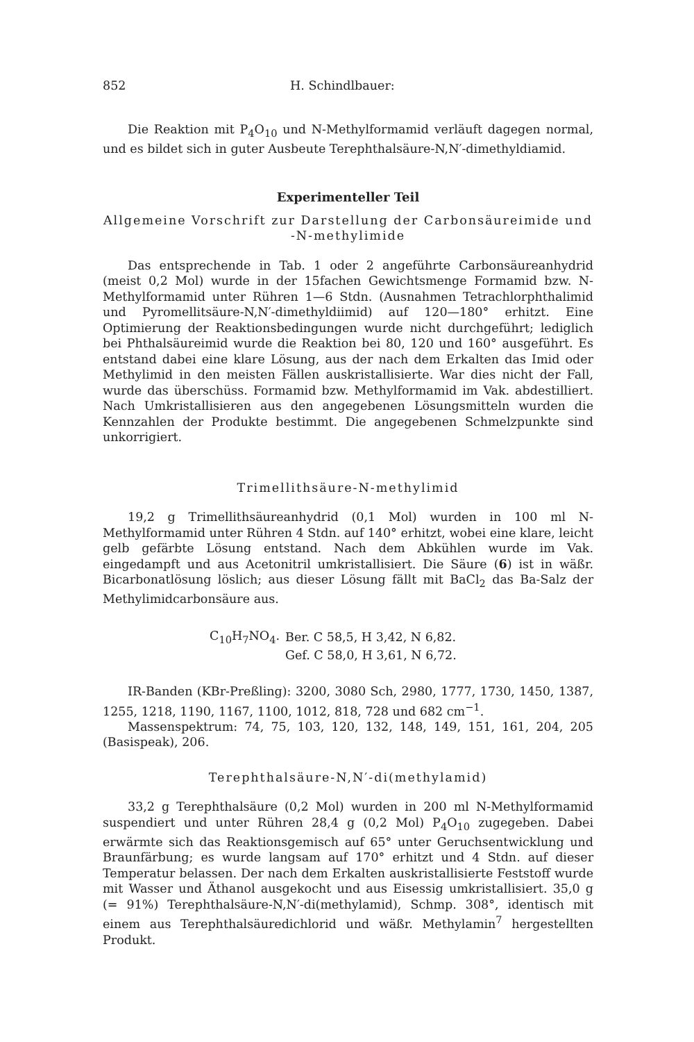852 H. Schindlbauer:
Die Reaktion mit P<sub>4</sub>O<sub>10</sub> und N-Methylformamid verläuft dagegen normal, und es bildet sich in guter Ausbeute Terephthalsäure-N,N′-dimethyldiamid.
Experimenteller Teil
Allgemeine Vorschrift zur Darstellung der Carbonsäureimide und -N-methylimide
Das entsprechende in Tab. 1 oder 2 angeführte Carbonsäureanhydrid (meist 0,2 Mol) wurde in der 15fachen Gewichtsmenge Formamid bzw. N-Methylformamid unter Rühren 1—6 Stdn. (Ausnahmen Tetrachlorphthalimid und Pyromellitsäure-N,N′-dimethyldiimid) auf 120—180° erhitzt. Eine Optimierung der Reaktionsbedingungen wurde nicht durchgeführt; lediglich bei Phthalsäureimid wurde die Reaktion bei 80, 120 und 160° ausgeführt. Es entstand dabei eine klare Lösung, aus der nach dem Erkalten das Imid oder Methylimid in den meisten Fällen auskristallisierte. War dies nicht der Fall, wurde das überschüss. Formamid bzw. Methylformamid im Vak. abdestilliert. Nach Umkristallisieren aus den angegebenen Lösungsmitteln wurden die Kennzahlen der Produkte bestimmt. Die angegebenen Schmelzpunkte sind unkorrigiert.
Trimellithsäure-N-methylimid
19,2 g Trimellithsäureanhydrid (0,1 Mol) wurden in 100 ml N-Methylformamid unter Rühren 4 Stdn. auf 140° erhitzt, wobei eine klare, leicht gelb gefärbte Lösung entstand. Nach dem Abkühlen wurde im Vak. eingedampft und aus Acetonitril umkristallisiert. Die Säure (6) ist in wäßr. Bicarbonatlösung löslich; aus dieser Lösung fällt mit BaCl<sub>2</sub> das Ba-Salz der Methylimidcarbonsäure aus.
| C<sub>10</sub>H<sub>7</sub>NO<sub>4</sub>. | Ber. C 58,5, H 3,42, N 6,82. |
| | Gef. C 58,0, H 3,61, N 6,72. |
IR-Banden (KBr-Preßling): 3200, 3080 Sch, 2980, 1777, 1730, 1450, 1387, 1255, 1218, 1190, 1167, 1100, 1012, 818, 728 und 682 cm<sup>−1</sup>.
Massenspektrum: 74, 75, 103, 120, 132, 148, 149, 151, 161, 204, 205 (Basispeak), 206.
Terephthalsäure-N,N′-di(methylamid)
33,2 g Terephthalsäure (0,2 Mol) wurden in 200 ml N-Methylformamid suspendiert und unter Rühren 28,4 g (0,2 Mol) P<sub>4</sub>O<sub>10</sub> zugegeben. Dabei erwärmte sich das Reaktionsgemisch auf 65° unter Geruchsentwicklung und Braunfärbung; es wurde langsam auf 170° erhitzt und 4 Stdn. auf dieser Temperatur belassen. Der nach dem Erkalten auskristallisierte Feststoff wurde mit Wasser und Äthanol ausgekocht und aus Eisessig umkristallisiert. 35,0 g (= 91%) Terephthalsäure-N,N′-di(methylamid), Schmp. 308°, identisch mit einem aus Terephthalsäuredichlorid und wäßr. Methylamin<sup>7</sup> hergestellten Produkt.